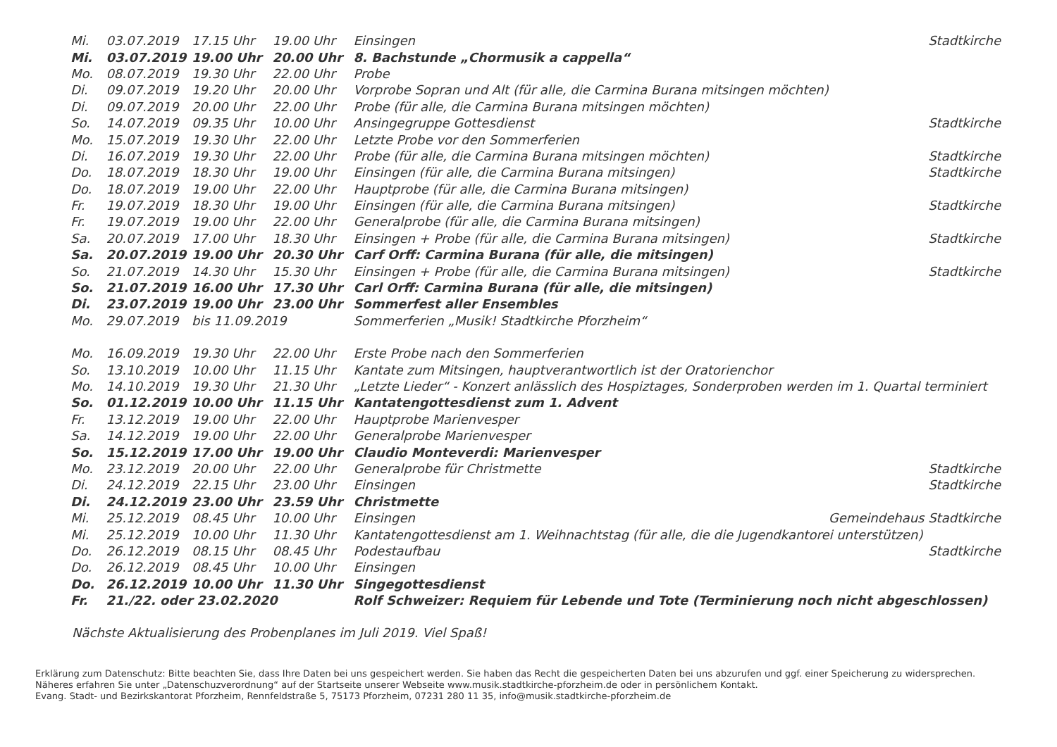| Mi. | 03.07.2019 | 17.15 Uhr | 19.00 Uhr | Einsingen | Stadtkirche |
| Mi. | 03.07.2019 | 19.00 Uhr | 20.00 Uhr | 8. Bachstunde „Chormusik a cappella“ | |
| Mo. | 08.07.2019 | 19.30 Uhr | 22.00 Uhr | Probe | |
| Di. | 09.07.2019 | 19.20 Uhr | 20.00 Uhr | Vorprobe Sopran und Alt (für alle, die Carmina Burana mitsingen möchten) | |
| Di. | 09.07.2019 | 20.00 Uhr | 22.00 Uhr | Probe (für alle, die Carmina Burana mitsingen möchten) | |
| So. | 14.07.2019 | 09.35 Uhr | 10.00 Uhr | Ansingegruppe Gottesdienst | Stadtkirche |
| Mo. | 15.07.2019 | 19.30 Uhr | 22.00 Uhr | Letzte Probe vor den Sommerferien | |
| Di. | 16.07.2019 | 19.30 Uhr | 22.00 Uhr | Probe (für alle, die Carmina Burana mitsingen möchten) | Stadtkirche |
| Do. | 18.07.2019 | 18.30 Uhr | 19.00 Uhr | Einsingen (für alle, die Carmina Burana mitsingen) | Stadtkirche |
| Do. | 18.07.2019 | 19.00 Uhr | 22.00 Uhr | Hauptprobe (für alle, die Carmina Burana mitsingen) | |
| Fr. | 19.07.2019 | 18.30 Uhr | 19.00 Uhr | Einsingen (für alle, die Carmina Burana mitsingen) | Stadtkirche |
| Fr. | 19.07.2019 | 19.00 Uhr | 22.00 Uhr | Generalprobe (für alle, die Carmina Burana mitsingen) | |
| Sa. | 20.07.2019 | 17.00 Uhr | 18.30 Uhr | Einsingen + Probe (für alle, die Carmina Burana mitsingen) | Stadtkirche |
| Sa. | 20.07.2019 | 19.00 Uhr | 20.30 Uhr | Carf Orff: Carmina Burana (für alle, die mitsingen) | |
| So. | 21.07.2019 | 14.30 Uhr | 15.30 Uhr | Einsingen + Probe (für alle, die Carmina Burana mitsingen) | Stadtkirche |
| So. | 21.07.2019 | 16.00 Uhr | 17.30 Uhr | Carl Orff: Carmina Burana (für alle, die mitsingen) | |
| Di. | 23.07.2019 | 19.00 Uhr | 23.00 Uhr | Sommerfest aller Ensembles | |
| Mo. | 29.07.2019 | bis 11.09.2019 | | Sommerferien „Musik! Stadtkirche Pforzheim“ | |
| Mo. | 16.09.2019 | 19.30 Uhr | 22.00 Uhr | Erste Probe nach den Sommerferien | |
| So. | 13.10.2019 | 10.00 Uhr | 11.15 Uhr | Kantate zum Mitsingen, hauptverantwortlich ist der Oratorienchor | |
| Mo. | 14.10.2019 | 19.30 Uhr | 21.30 Uhr | „Letzte Lieder“ - Konzert anlässlich des Hospiztages , Sonderproben werden im 1. Quartal terminiert | |
| So. | 01.12.2019 | 10.00 Uhr | 11.15 Uhr | Kantatengottesdienst zum 1. Advent | |
| Fr. | 13.12.2019 | 19.00 Uhr | 22.00 Uhr | Hauptprobe Marienvesper | |
| Sa. | 14.12.2019 | 19.00 Uhr | 22.00 Uhr | Generalprobe Marienvesper | |
| So. | 15.12.2019 | 17.00 Uhr | 19.00 Uhr | Claudio Monteverdi: Marienvesper | |
| Mo. | 23.12.2019 | 20.00 Uhr | 22.00 Uhr | Generalprobe für Christmette | Stadtkirche |
| Di. | 24.12.2019 | 22.15 Uhr | 23.00 Uhr | Einsingen | Stadtkirche |
| Di. | 24.12.2019 | 23.00 Uhr | 23.59 Uhr | Christmette | |
| Mi. | 25.12.2019 | 08.45 Uhr | 10.00 Uhr | Einsingen | Gemeindehaus Stadtkirche |
| Mi. | 25.12.2019 | 10.00 Uhr | 11.30 Uhr | Kantatengottesdienst am 1. Weihnachtstag (für alle, die die Jugendkantorei unterstützen) | |
| Do. | 26.12.2019 | 08.15 Uhr | 08.45 Uhr | Podestaufbau | Stadtkirche |
| Do. | 26.12.2019 | 08.45 Uhr | 10.00 Uhr | Einsingen | |
| Do. | 26.12.2019 | 10.00 Uhr | 11.30 Uhr | Singegottesdienst | |
| Fr. | 21./22. oder 23.02.2020 | | | Rolf Schweizer: Requiem für Lebende und Tote (Terminierung noch nicht abgeschlossen) | |
Nächste Aktualisierung des Probenplanes im Juli 2019. Viel Spaß!
Erklärung zum Datenschutz: Bitte beachten Sie, dass Ihre Daten bei uns gespeichert werden. Sie haben das Recht die gespeicherten Daten bei uns abzurufen und ggf. einer Speicherung zu widersprechen.
Näheres erfahren Sie unter „Datenschuzverordnung“ auf der Startseite unserer Webseite www.musik.stadtkirche-pforzheim.de oder in persönlichem Kontakt.
Evang. Stadt- und Bezirkskantorat Pforzheim, Rennfeldstraße 5, 75173 Pforzheim, 07231 280 11 35, info@musik.stadtkirche-pforzheim.de